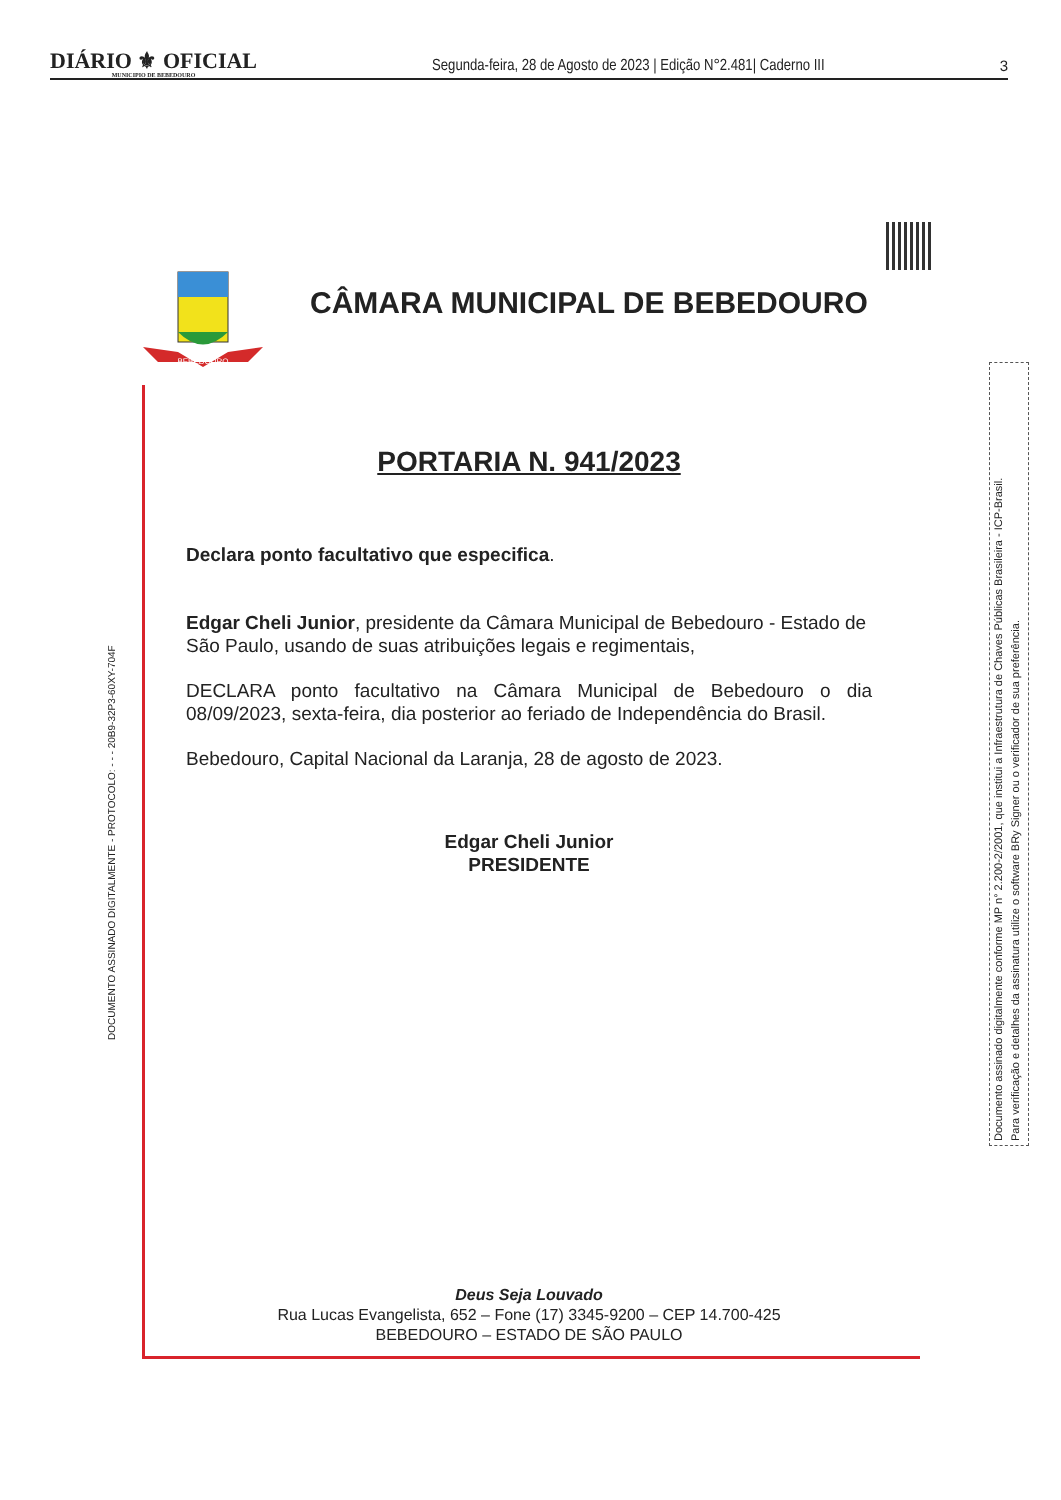DIÁRIO ⚜ OFICIAL
MUNICIPIO DE BEBEDOURO
Segunda-feira, 28 de Agosto de 2023 | Edição N°2.481| Caderno III
3
BEBEDOURO
CÂMARA MUNICIPAL DE BEBEDOURO
DOCUMENTO ASSINADO DIGITALMENTE - PROTOCOLO: - - - 20B9-32P3-60XY-704F
Documento assinado digitalmente conforme MP n° 2.200-2/2001, que institui a Infraestrutura de Chaves Públicas Brasileira - ICP-Brasil.
Para verificação e detalhes da assinatura utilize o software BRy Signer ou o verificador de sua preferência.
PORTARIA N. 941/2023
Declara ponto facultativo que especifica.
Edgar Cheli Junior, presidente da Câmara Municipal de Bebedouro - Estado de São Paulo, usando de suas atribuições legais e regimentais,
DECLARA ponto facultativo na Câmara Municipal de Bebedouro o dia 08/09/2023, sexta-feira, dia posterior ao feriado de Independência do Brasil.
Bebedouro, Capital Nacional da Laranja, 28 de agosto de 2023.
Edgar Cheli Junior
PRESIDENTE
Deus Seja Louvado
Rua Lucas Evangelista, 652 – Fone (17) 3345-9200 – CEP 14.700-425
BEBEDOURO – ESTADO DE SÃO PAULO